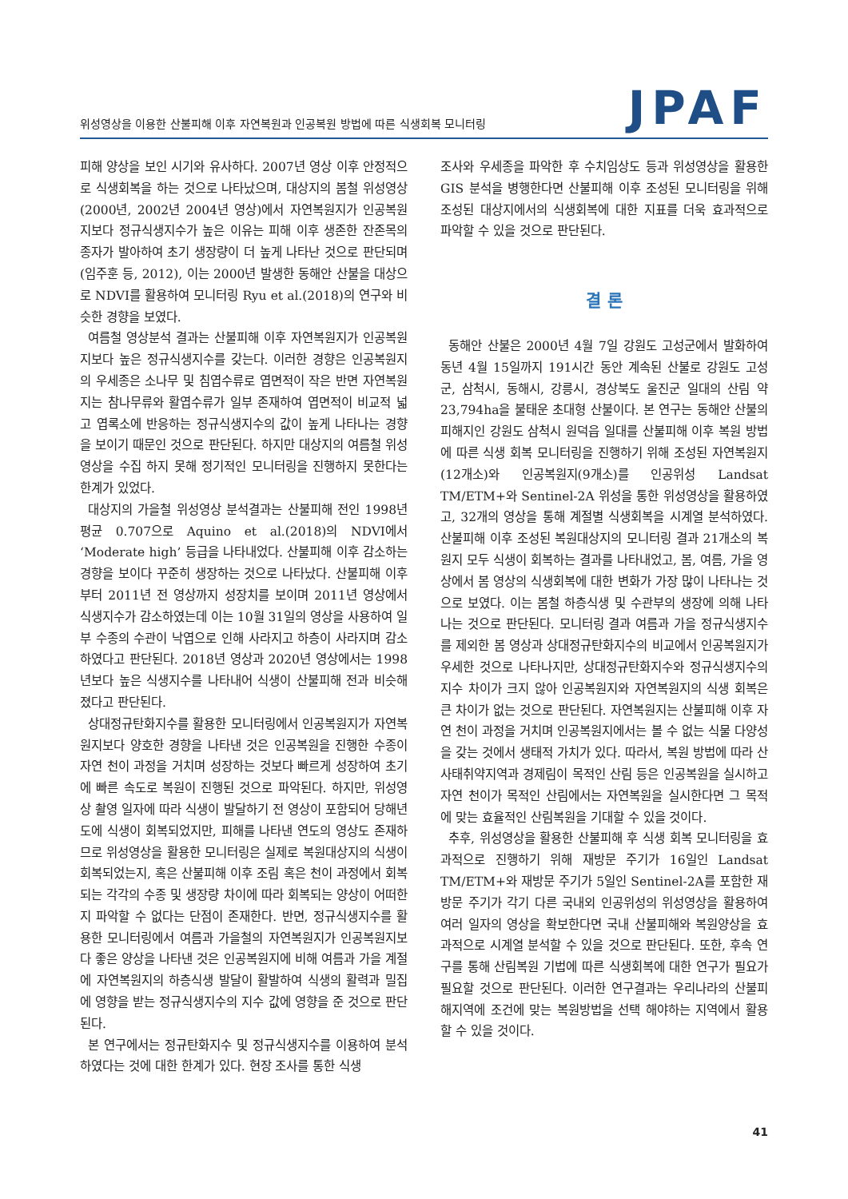위성영상을 이용한 산불피해 이후 자연복원과 인공복원 방법에 따른 식생회복 모니터링
JPAF
피해 양상을 보인 시기와 유사하다. 2007년 영상 이후 안정적으로 식생회복을 하는 것으로 나타났으며, 대상지의 봄철 위성영상(2000년, 2002년 2004년 영상)에서 자연복원지가 인공복원지보다 정규식생지수가 높은 이유는 피해 이후 생존한 잔존목의 종자가 발아하여 초기 생장량이 더 높게 나타난 것으로 판단되며(임주훈 등, 2012), 이는 2000년 발생한 동해안 산불을 대상으로 NDVI를 활용하여 모니터링 Ryu et al.(2018)의 연구와 비슷한 경향을 보였다.
여름철 영상분석 결과는 산불피해 이후 자연복원지가 인공복원지보다 높은 정규식생지수를 갖는다. 이러한 경향은 인공복원지의 우세종은 소나무 및 침엽수류로 엽면적이 작은 반면 자연복원지는 참나무류와 활엽수류가 일부 존재하여 엽면적이 비교적 넓고 엽록소에 반응하는 정규식생지수의 값이 높게 나타나는 경향을 보이기 때문인 것으로 판단된다. 하지만 대상지의 여름철 위성영상을 수집 하지 못해 정기적인 모니터링을 진행하지 못한다는 한계가 있었다.
대상지의 가을철 위성영상 분석결과는 산불피해 전인 1998년 평균 0.707으로 Aquino et al.(2018)의 NDVI에서 ‘Moderate high’ 등급을 나타내었다. 산불피해 이후 감소하는 경향을 보이다 꾸준히 생장하는 것으로 나타났다. 산불피해 이후부터 2011년 전 영상까지 성장치를 보이며 2011년 영상에서 식생지수가 감소하였는데 이는 10월 31일의 영상을 사용하여 일부 수종의 수관이 낙엽으로 인해 사라지고 하층이 사라지며 감소하였다고 판단된다. 2018년 영상과 2020년 영상에서는 1998년보다 높은 식생지수를 나타내어 식생이 산불피해 전과 비슷해졌다고 판단된다.
상대정규탄화지수를 활용한 모니터링에서 인공복원지가 자연복원지보다 양호한 경향을 나타낸 것은 인공복원을 진행한 수종이 자연 천이 과정을 거치며 성장하는 것보다 빠르게 성장하여 초기에 빠른 속도로 복원이 진행된 것으로 파악된다. 하지만, 위성영상 촬영 일자에 따라 식생이 발달하기 전 영상이 포함되어 당해년도에 식생이 회복되었지만, 피해를 나타낸 연도의 영상도 존재하므로 위성영상을 활용한 모니터링은 실제로 복원대상지의 식생이 회복되었는지, 혹은 산불피해 이후 조림 혹은 천이 과정에서 회복되는 각각의 수종 및 생장량 차이에 따라 회복되는 양상이 어떠한지 파악할 수 없다는 단점이 존재한다. 반면, 정규식생지수를 활용한 모니터링에서 여름과 가을철의 자연복원지가 인공복원지보다 좋은 양상을 나타낸 것은 인공복원지에 비해 여름과 가을 계절에 자연복원지의 하층식생 발달이 활발하여 식생의 활력과 밀집에 영향을 받는 정규식생지수의 지수 값에 영향을 준 것으로 판단된다.
본 연구에서는 정규탄화지수 및 정규식생지수를 이용하여 분석하였다는 것에 대한 한계가 있다. 현장 조사를 통한 식생
조사와 우세종을 파악한 후 수치임상도 등과 위성영상을 활용한 GIS 분석을 병행한다면 산불피해 이후 조성된 모니터링을 위해 조성된 대상지에서의 식생회복에 대한 지표를 더욱 효과적으로 파악할 수 있을 것으로 판단된다.
결 론
동해안 산불은 2000년 4월 7일 강원도 고성군에서 발화하여 동년 4월 15일까지 191시간 동안 계속된 산불로 강원도 고성군, 삼척시, 동해시, 강릉시, 경상북도 울진군 일대의 산림 약 23,794ha을 불태운 초대형 산불이다. 본 연구는 동해안 산불의 피해지인 강원도 삼척시 원덕읍 일대를 산불피해 이후 복원 방법에 따른 식생 회복 모니터링을 진행하기 위해 조성된 자연복원지(12개소)와 인공복원지(9개소)를 인공위성 Landsat TM/ETM+와 Sentinel-2A 위성을 통한 위성영상을 활용하였고, 32개의 영상을 통해 계절별 식생회복을 시계열 분석하였다. 산불피해 이후 조성된 복원대상지의 모니터링 결과 21개소의 복원지 모두 식생이 회복하는 결과를 나타내었고, 봄, 여름, 가을 영상에서 봄 영상의 식생회복에 대한 변화가 가장 많이 나타나는 것으로 보였다. 이는 봄철 하층식생 및 수관부의 생장에 의해 나타나는 것으로 판단된다. 모니터링 결과 여름과 가을 정규식생지수를 제외한 봄 영상과 상대정규탄화지수의 비교에서 인공복원지가 우세한 것으로 나타나지만, 상대정규탄화지수와 정규식생지수의 지수 차이가 크지 않아 인공복원지와 자연복원지의 식생 회복은 큰 차이가 없는 것으로 판단된다. 자연복원지는 산불피해 이후 자연 천이 과정을 거치며 인공복원지에서는 볼 수 없는 식물 다양성을 갖는 것에서 생태적 가치가 있다. 따라서, 복원 방법에 따라 산사태취약지역과 경제림이 목적인 산림 등은 인공복원을 실시하고 자연 천이가 목적인 산림에서는 자연복원을 실시한다면 그 목적에 맞는 효율적인 산림복원을 기대할 수 있을 것이다.
추후, 위성영상을 활용한 산불피해 후 식생 회복 모니터링을 효과적으로 진행하기 위해 재방문 주기가 16일인 Landsat TM/ETM+와 재방문 주기가 5일인 Sentinel-2A를 포함한 재방문 주기가 각기 다른 국내외 인공위성의 위성영상을 활용하여 여러 일자의 영상을 확보한다면 국내 산불피해와 복원양상을 효과적으로 시계열 분석할 수 있을 것으로 판단된다. 또한, 후속 연구를 통해 산림복원 기법에 따른 식생회복에 대한 연구가 필요가 필요할 것으로 판단된다. 이러한 연구결과는 우리나라의 산불피해지역에 조건에 맞는 복원방법을 선택 해야하는 지역에서 활용할 수 있을 것이다.
41